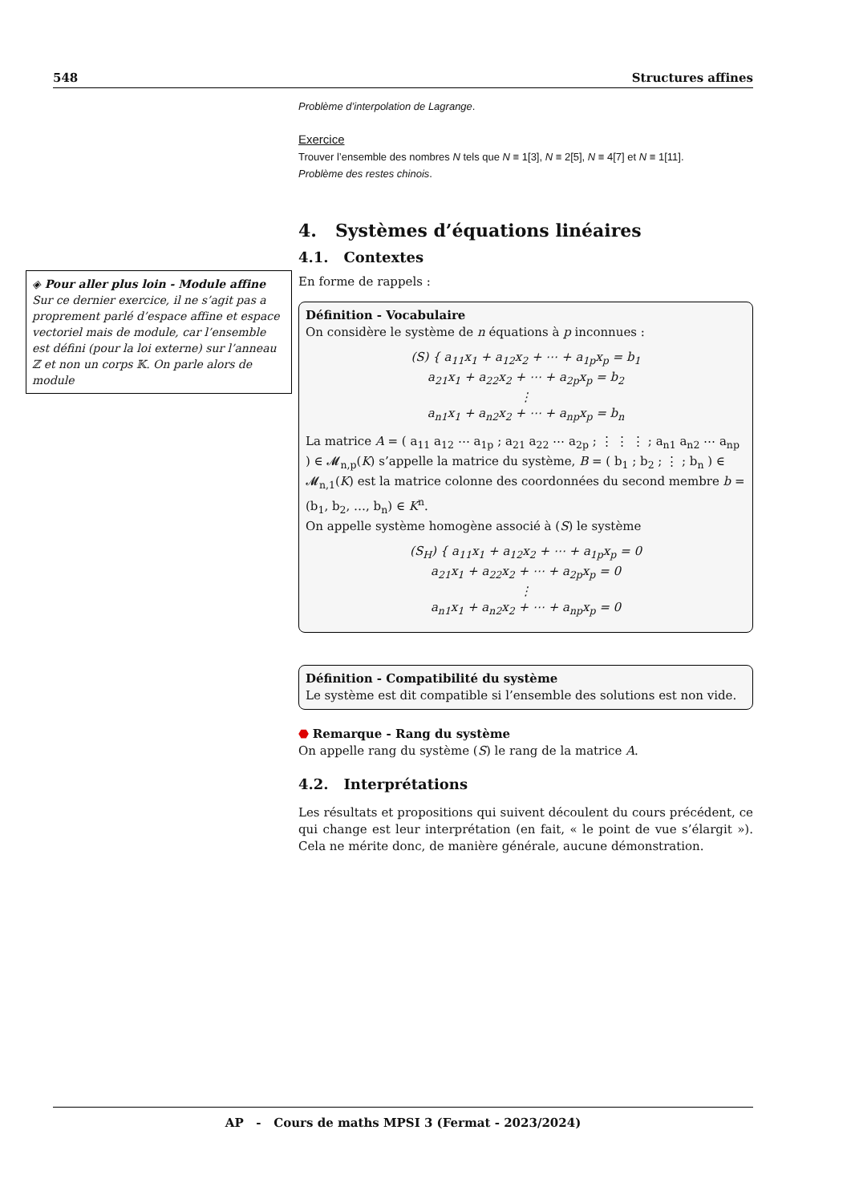548 Structures affines
◈ Pour aller plus loin - Module affine
Sur ce dernier exercice, il ne s’agit pas a proprement parlé d’espace affine et espace vectoriel mais de module, car l’ensemble est défini (pour la loi externe) sur l’anneau ℤ et non un corps 𝕂. On parle alors de module
Problème d’interpolation de Lagrange.
Exercice
Trouver l’ensemble des nombres N tels que N ≡ 1[3], N ≡ 2[5], N ≡ 4[7] et N ≡ 1[11].
Problème des restes chinois.
4. Systèmes d’équations linéaires
4.1. Contextes
En forme de rappels :
Définition - Vocabulaire
On considère le système de n équations à p inconnues :
(S) { a<sub>11</sub>x<sub>1</sub> + a<sub>12</sub>x<sub>2</sub> + ⋯ + a<sub>1p</sub>x<sub>p</sub> = b<sub>1</sub>
a<sub>21</sub>x<sub>1</sub> + a<sub>22</sub>x<sub>2</sub> + ⋯ + a<sub>2p</sub>x<sub>p</sub> = b<sub>2</sub>
⋮
a<sub>n1</sub>x<sub>1</sub> + a<sub>n2</sub>x<sub>2</sub> + ⋯ + a<sub>np</sub>x<sub>p</sub> = b<sub>n</sub>
La matrice A = ( a<sub>11</sub> a<sub>12</sub> ⋯ a<sub>1p</sub> ; a<sub>21</sub> a<sub>22</sub> ⋯ a<sub>2p</sub> ; ⋮ ⋮ ⋮ ; a<sub>n1</sub> a<sub>n2</sub> ⋯ a<sub>np</sub> ) ∈ 𝓜<sub>n,p</sub>(K) s’appelle la matrice du système, B = ( b<sub>1</sub> ; b<sub>2</sub> ; ⋮ ; b<sub>n</sub> ) ∈ 𝓜<sub>n,1</sub>(K) est la matrice colonne des coordonnées du second membre b = (b<sub>1</sub>, b<sub>2</sub>, …, b<sub>n</sub>) ∈ K<sup>n</sup>.
On appelle système homogène associé à (S) le système
(S<sub>H</sub>) { a<sub>11</sub>x<sub>1</sub> + a<sub>12</sub>x<sub>2</sub> + ⋯ + a<sub>1p</sub>x<sub>p</sub> = 0
a<sub>21</sub>x<sub>1</sub> + a<sub>22</sub>x<sub>2</sub> + ⋯ + a<sub>2p</sub>x<sub>p</sub> = 0
⋮
a<sub>n1</sub>x<sub>1</sub> + a<sub>n2</sub>x<sub>2</sub> + ⋯ + a<sub>np</sub>x<sub>p</sub> = 0
Définition - Compatibilité du système
Le système est dit compatible si l’ensemble des solutions est non vide.
⬣ Remarque - Rang du système
On appelle rang du système (S) le rang de la matrice A.
4.2. Interprétations
Les résultats et propositions qui suivent découlent du cours précédent, ce qui change est leur interprétation (en fait, « le point de vue s’élargit »). Cela ne mérite donc, de manière générale, aucune démonstration.
AP - Cours de maths MPSI 3 (Fermat - 2023/2024)